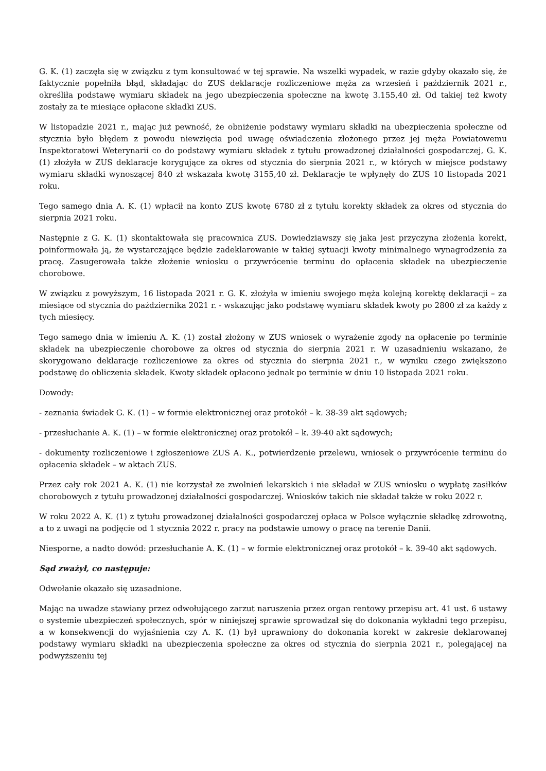G. K. (1) zaczęła się w związku z tym konsultować w tej sprawie. Na wszelki wypadek, w razie gdyby okazało się, że faktycznie popełniła błąd, składając do ZUS deklaracje rozliczeniowe męża za wrzesień i październik 2021 r., określiła podstawę wymiaru składek na jego ubezpieczenia społeczne na kwotę 3.155,40 zł. Od takiej też kwoty zostały za te miesiące opłacone składki ZUS.
W listopadzie 2021 r., mając już pewność, że obniżenie podstawy wymiaru składki na ubezpieczenia społeczne od stycznia było błędem z powodu niewzięcia pod uwagę oświadczenia złożonego przez jej męża Powiatowemu Inspektoratowi Weterynarii co do podstawy wymiaru składek z tytułu prowadzonej działalności gospodarczej, G. K. (1) złożyła w ZUS deklaracje korygujące za okres od stycznia do sierpnia 2021 r., w których w miejsce podstawy wymiaru składki wynoszącej 840 zł wskazała kwotę 3155,40 zł. Deklaracje te wpłynęły do ZUS 10 listopada 2021 roku.
Tego samego dnia A. K. (1) wpłacił na konto ZUS kwotę 6780 zł z tytułu korekty składek za okres od stycznia do sierpnia 2021 roku.
Następnie z G. K. (1) skontaktowała się pracownica ZUS. Dowiedziawszy się jaka jest przyczyna złożenia korekt, poinformowała ją, że wystarczające będzie zadeklarowanie w takiej sytuacji kwoty minimalnego wynagrodzenia za pracę. Zasugerowała także złożenie wniosku o przywrócenie terminu do opłacenia składek na ubezpieczenie chorobowe.
W związku z powyższym, 16 listopada 2021 r. G. K. złożyła w imieniu swojego męża kolejną korektę deklaracji – za miesiące od stycznia do października 2021 r. - wskazując jako podstawę wymiaru składek kwoty po 2800 zł za każdy z tych miesięcy.
Tego samego dnia w imieniu A. K. (1) został złożony w ZUS wniosek o wyrażenie zgody na opłacenie po terminie składek na ubezpieczenie chorobowe za okres od stycznia do sierpnia 2021 r. W uzasadnieniu wskazano, że skorygowano deklaracje rozliczeniowe za okres od stycznia do sierpnia 2021 r., w wyniku czego zwiększono podstawę do obliczenia składek. Kwoty składek opłacono jednak po terminie w dniu 10 listopada 2021 roku.
Dowody:
- zeznania świadek G. K. (1) – w formie elektronicznej oraz protokół – k. 38-39 akt sądowych;
- przesłuchanie A. K. (1) – w formie elektronicznej oraz protokół – k. 39-40 akt sądowych;
- dokumenty rozliczeniowe i zgłoszeniowe ZUS A. K., potwierdzenie przelewu, wniosek o przywrócenie terminu do opłacenia składek – w aktach ZUS.
Przez cały rok 2021 A. K. (1) nie korzystał ze zwolnień lekarskich i nie składał w ZUS wniosku o wypłatę zasiłków chorobowych z tytułu prowadzonej działalności gospodarczej. Wniosków takich nie składał także w roku 2022 r.
W roku 2022 A. K. (1) z tytułu prowadzonej działalności gospodarczej opłaca w Polsce wyłącznie składkę zdrowotną, a to z uwagi na podjęcie od 1 stycznia 2022 r. pracy na podstawie umowy o pracę na terenie Danii.
Niesporne, a nadto dowód: przesłuchanie A. K. (1) – w formie elektronicznej oraz protokół – k. 39-40 akt sądowych.
Sąd zważył, co następuje:
Odwołanie okazało się uzasadnione.
Mając na uwadze stawiany przez odwołującego zarzut naruszenia przez organ rentowy przepisu art. 41 ust. 6 ustawy o systemie ubezpieczeń społecznych, spór w niniejszej sprawie sprowadzał się do dokonania wykładni tego przepisu, a w konsekwencji do wyjaśnienia czy A. K. (1) był uprawniony do dokonania korekt w zakresie deklarowanej podstawy wymiaru składki na ubezpieczenia społeczne za okres od stycznia do sierpnia 2021 r., polegającej na podwyższeniu tej